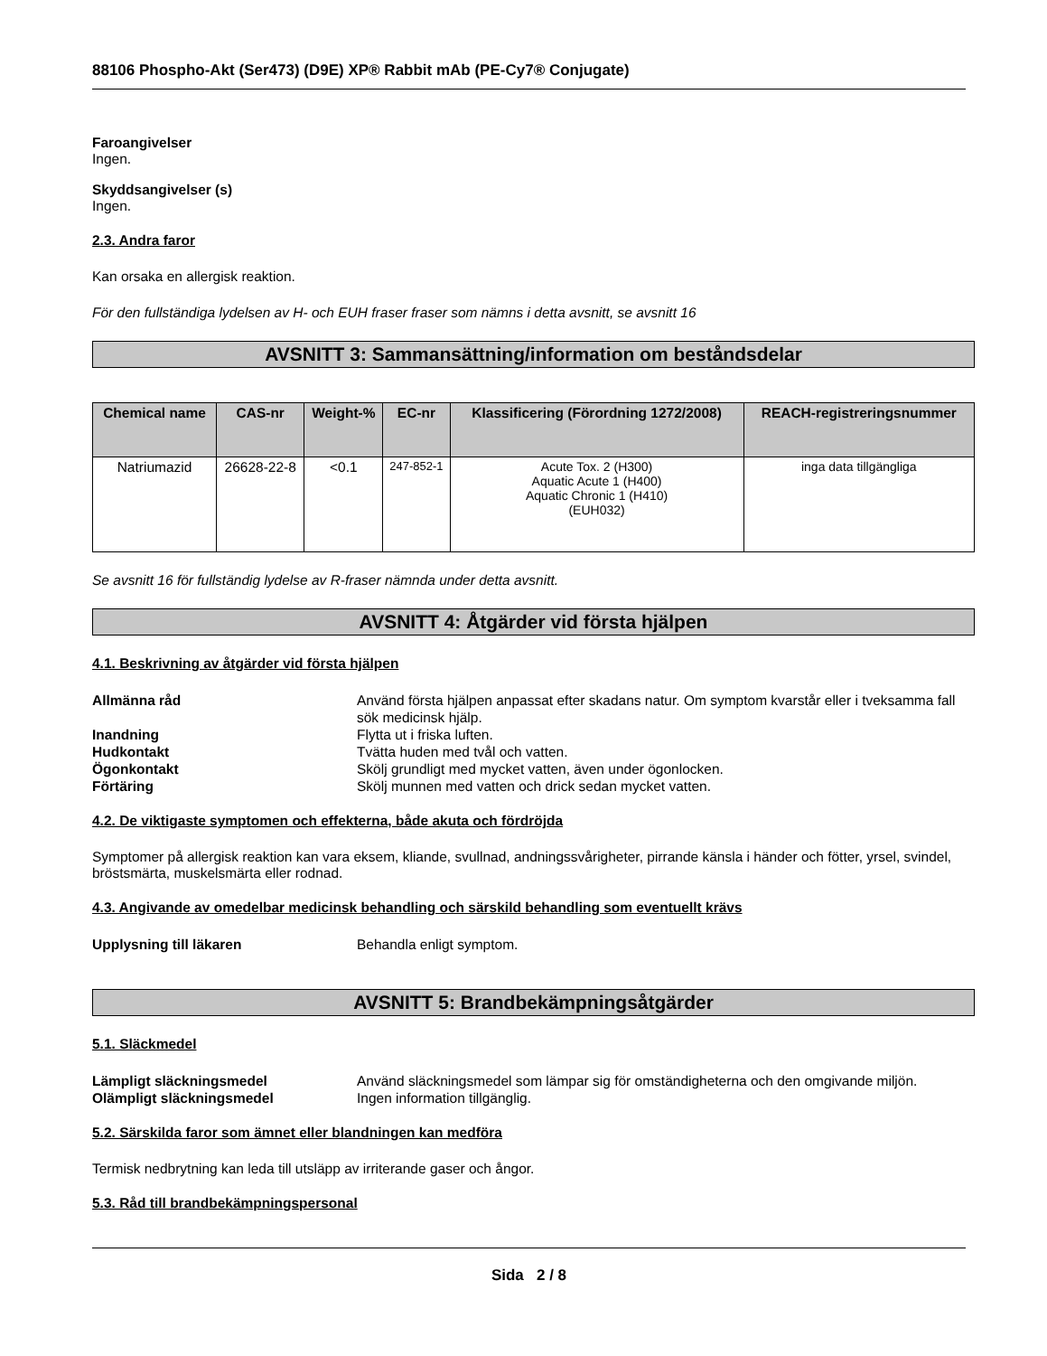88106 Phospho-Akt (Ser473) (D9E) XP® Rabbit mAb (PE-Cy7® Conjugate)
Faroangivelser
Ingen.
Skyddsangivelser (s)
Ingen.
2.3. Andra faror
Kan orsaka en allergisk reaktion.
För den fullständiga lydelsen av H- och EUH fraser fraser som nämns i detta avsnitt, se avsnitt 16
AVSNITT 3: Sammansättning/information om beståndsdelar
| Chemical name | CAS-nr | Weight-% | EC-nr | Klassificering (Förordning 1272/2008) | REACH-registreringsnummer |
| --- | --- | --- | --- | --- | --- |
| Natriumazid | 26628-22-8 | <0.1 | 247-852-1 | Acute Tox. 2 (H300) Aquatic Acute 1 (H400) Aquatic Chronic 1 (H410) (EUH032) | inga data tillgängliga |
Se avsnitt 16 för fullständig lydelse av R-fraser nämnda under detta avsnitt.
AVSNITT 4: Åtgärder vid första hjälpen
4.1. Beskrivning av åtgärder vid första hjälpen
Allmänna råd Använd första hjälpen anpassat efter skadans natur. Om symptom kvarstår eller i tveksamma fall sök medicinsk hjälp. Inandning Flytta ut i friska luften. Hudkontakt Tvätta huden med tvål och vatten. Ögonkontakt Skölj grundligt med mycket vatten, även under ögonlocken. Förtäring Skölj munnen med vatten och drick sedan mycket vatten.
4.2. De viktigaste symptomen och effekterna, både akuta och fördröjda
Symptomer på allergisk reaktion kan vara eksem, kliande, svullnad, andningssvårigheter, pirrande känsla i händer och fötter, yrsel, svindel, bröstsmärta, muskelsmärta eller rodnad.
4.3. Angivande av omedelbar medicinsk behandling och särskild behandling som eventuellt krävs
Upplysning till läkaren Behandla enligt symptom.
AVSNITT 5: Brandbekämpningsåtgärder
5.1. Släckmedel
Lämpligt släckningsmedel Använd släckningsmedel som lämpar sig för omständigheterna och den omgivande miljön. Olämpligt släckningsmedel Ingen information tillgänglig.
5.2. Särskilda faror som ämnet eller blandningen kan medföra
Termisk nedbrytning kan leda till utsläpp av irriterande gaser och ångor.
5.3. Råd till brandbekämpningspersonal
Sida 2 / 8